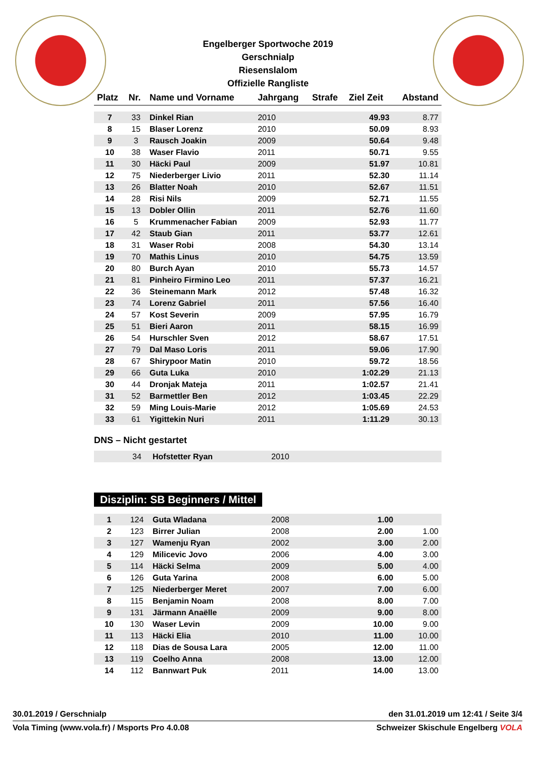Engelberger Sportwoche 2019
Gerschnialp
Riesenslalom
Offizielle Rangliste
| Platz | Nr. | Name und Vorname | Jahrgang | Strafe | Ziel Zeit | Abstand |
| --- | --- | --- | --- | --- | --- | --- |
| 7 | 33 | Dinkel Rian | 2010 | | 49.93 | 8.77 |
| 8 | 15 | Blaser Lorenz | 2010 | | 50.09 | 8.93 |
| 9 | 3 | Rausch Joakin | 2009 | | 50.64 | 9.48 |
| 10 | 38 | Waser Flavio | 2011 | | 50.71 | 9.55 |
| 11 | 30 | Häcki Paul | 2009 | | 51.97 | 10.81 |
| 12 | 75 | Niederberger Livio | 2011 | | 52.30 | 11.14 |
| 13 | 26 | Blatter Noah | 2010 | | 52.67 | 11.51 |
| 14 | 28 | Risi Nils | 2009 | | 52.71 | 11.55 |
| 15 | 13 | Dobler Ollin | 2011 | | 52.76 | 11.60 |
| 16 | 5 | Krummenacher Fabian | 2009 | | 52.93 | 11.77 |
| 17 | 42 | Staub Gian | 2011 | | 53.77 | 12.61 |
| 18 | 31 | Waser Robi | 2008 | | 54.30 | 13.14 |
| 19 | 70 | Mathis Linus | 2010 | | 54.75 | 13.59 |
| 20 | 80 | Burch Ayan | 2010 | | 55.73 | 14.57 |
| 21 | 81 | Pinheiro Firmino Leo | 2011 | | 57.37 | 16.21 |
| 22 | 36 | Steinemann Mark | 2012 | | 57.48 | 16.32 |
| 23 | 74 | Lorenz Gabriel | 2011 | | 57.56 | 16.40 |
| 24 | 57 | Kost Severin | 2009 | | 57.95 | 16.79 |
| 25 | 51 | Bieri Aaron | 2011 | | 58.15 | 16.99 |
| 26 | 54 | Hurschler Sven | 2012 | | 58.67 | 17.51 |
| 27 | 79 | Dal Maso Loris | 2011 | | 59.06 | 17.90 |
| 28 | 67 | Shirypoor Matin | 2010 | | 59.72 | 18.56 |
| 29 | 66 | Guta Luka | 2010 | | 1:02.29 | 21.13 |
| 30 | 44 | Dronjak Mateja | 2011 | | 1:02.57 | 21.41 |
| 31 | 52 | Barmettler Ben | 2012 | | 1:03.45 | 22.29 |
| 32 | 59 | Ming Louis-Marie | 2012 | | 1:05.69 | 24.53 |
| 33 | 61 | Yigittekin Nuri | 2011 | | 1:11.29 | 30.13 |
DNS – Nicht gestartet
| | 34 | Hofstetter Ryan | 2010 | | | |
Disziplin: SB Beginners / Mittel
| 1 | 124 | Guta Wladana | 2008 | | 1.00 | |
| 2 | 123 | Birrer Julian | 2008 | | 2.00 | 1.00 |
| 3 | 127 | Wamenju Ryan | 2002 | | 3.00 | 2.00 |
| 4 | 129 | Milicevic Jovo | 2006 | | 4.00 | 3.00 |
| 5 | 114 | Häcki Selma | 2009 | | 5.00 | 4.00 |
| 6 | 126 | Guta Yarina | 2008 | | 6.00 | 5.00 |
| 7 | 125 | Niederberger Meret | 2007 | | 7.00 | 6.00 |
| 8 | 115 | Benjamin Noam | 2008 | | 8.00 | 7.00 |
| 9 | 131 | Järmann Anaëlle | 2009 | | 9.00 | 8.00 |
| 10 | 130 | Waser Levin | 2009 | | 10.00 | 9.00 |
| 11 | 113 | Häcki Elia | 2010 | | 11.00 | 10.00 |
| 12 | 118 | Dias de Sousa Lara | 2005 | | 12.00 | 11.00 |
| 13 | 119 | Coelho Anna | 2008 | | 13.00 | 12.00 |
| 14 | 112 | Bannwart Puk | 2011 | | 14.00 | 13.00 |
30.01.2019 / Gerschnialp den 31.01.2019 um 12:41 / Seite 3/4
Vola Timing (www.vola.fr) / Msports Pro 4.0.08 Schweizer Skischule Engelberg VOLA